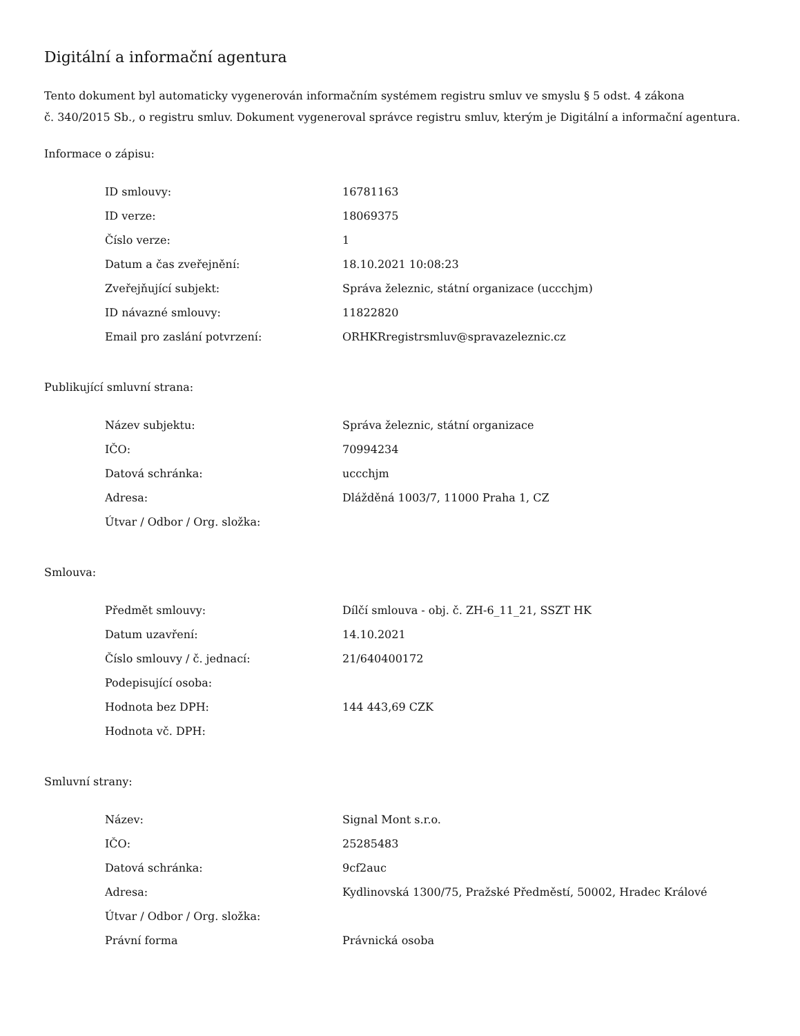Digitální a informační agentura
Tento dokument byl automaticky vygenerován informačním systémem registru smluv ve smyslu § 5 odst. 4 zákona
č. 340/2015 Sb., o registru smluv. Dokument vygeneroval správce registru smluv, kterým je Digitální a informační agentura.
Informace o zápisu:
| ID smlouvy: | 16781163 |
| ID verze: | 18069375 |
| Číslo verze: | 1 |
| Datum a čas zveřejnění: | 18.10.2021 10:08:23 |
| Zveřejňující subjekt: | Správa železnic, státní organizace (uccchjm) |
| ID návazné smlouvy: | 11822820 |
| Email pro zaslání potvrzení: | ORHKRregistrsmluv@spravazeleznic.cz |
Publikující smluvní strana:
| Název subjektu: | Správa železnic, státní organizace |
| IČO: | 70994234 |
| Datová schránka: | uccchjm |
| Adresa: | Dlážděná 1003/7, 11000 Praha 1, CZ |
| Útvar / Odbor / Org. složka: | |
Smlouva:
| Předmět smlouvy: | Dílčí smlouva - obj. č. ZH-6_11_21, SSZT HK |
| Datum uzavření: | 14.10.2021 |
| Číslo smlouvy / č. jednací: | 21/640400172 |
| Podepisující osoba: | |
| Hodnota bez DPH: | 144 443,69 CZK |
| Hodnota vč. DPH: | |
Smluvní strany:
| Název: | Signal Mont s.r.o. |
| IČO: | 25285483 |
| Datová schránka: | 9cf2auc |
| Adresa: | Kydlinovská 1300/75, Pražské Předměstí, 50002, Hradec Králové |
| Útvar / Odbor / Org. složka: | |
| Právní forma | Právnická osoba |